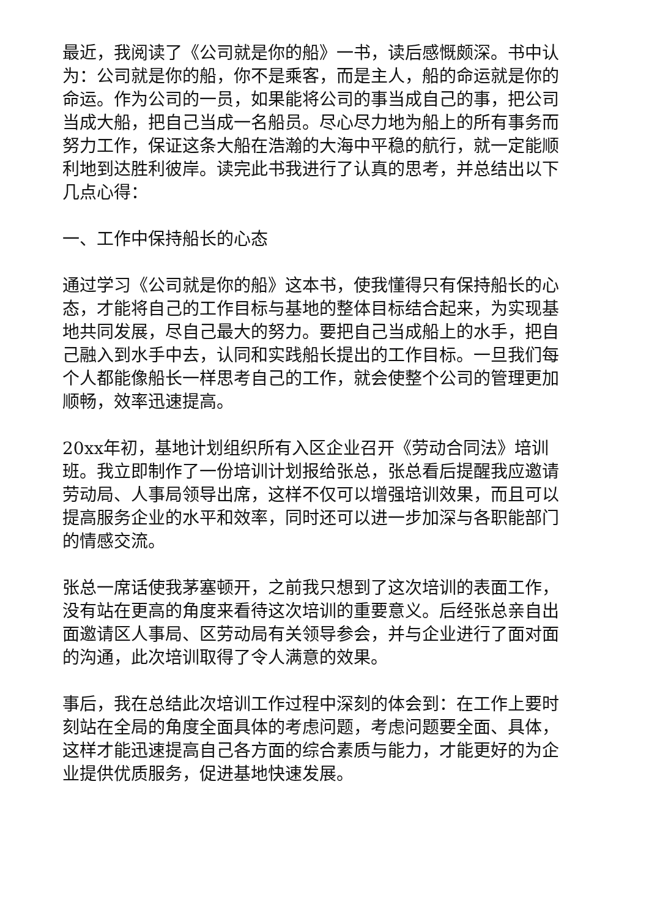最近，我阅读了《公司就是你的船》一书，读后感慨颇深。书中认为：公司就是你的船，你不是乘客，而是主人，船的命运就是你的命运。作为公司的一员，如果能将公司的事当成自己的事，把公司当成大船，把自己当成一名船员。尽心尽力地为船上的所有事务而努力工作，保证这条大船在浩瀚的大海中平稳的航行，就一定能顺利地到达胜利彼岸。读完此书我进行了认真的思考，并总结出以下几点心得：
一、工作中保持船长的心态
通过学习《公司就是你的船》这本书，使我懂得只有保持船长的心态，才能将自己的工作目标与基地的整体目标结合起来，为实现基地共同发展，尽自己最大的努力。要把自己当成船上的水手，把自己融入到水手中去，认同和实践船长提出的工作目标。一旦我们每个人都能像船长一样思考自己的工作，就会使整个公司的管理更加顺畅，效率迅速提高。
20xx年初，基地计划组织所有入区企业召开《劳动合同法》培训班。我立即制作了一份培训计划报给张总，张总看后提醒我应邀请劳动局、人事局领导出席，这样不仅可以增强培训效果，而且可以提高服务企业的水平和效率，同时还可以进一步加深与各职能部门的情感交流。
张总一席话使我茅塞顿开，之前我只想到了这次培训的表面工作，没有站在更高的角度来看待这次培训的重要意义。后经张总亲自出面邀请区人事局、区劳动局有关领导参会，并与企业进行了面对面的沟通，此次培训取得了令人满意的效果。
事后，我在总结此次培训工作过程中深刻的体会到：在工作上要时刻站在全局的角度全面具体的考虑问题，考虑问题要全面、具体，这样才能迅速提高自己各方面的综合素质与能力，才能更好的为企业提供优质服务，促进基地快速发展。